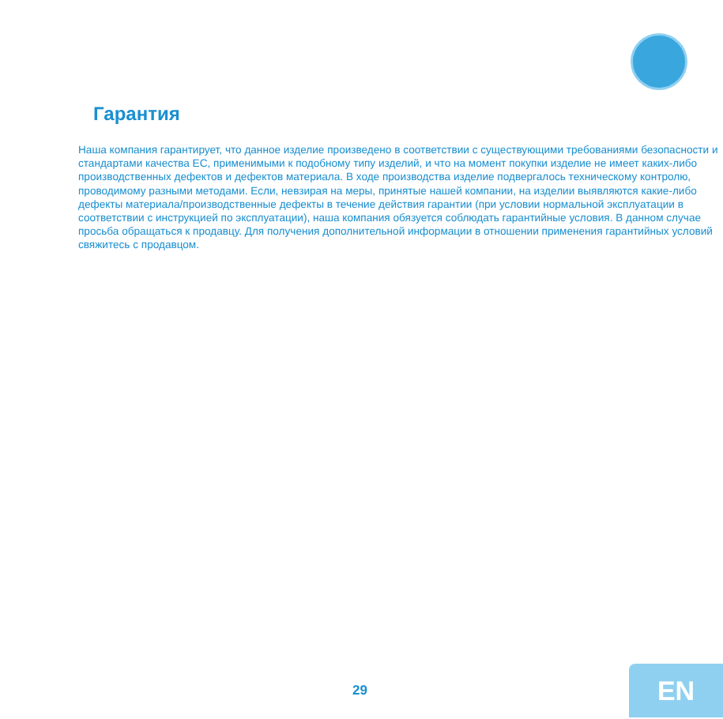Гарантия
Наша компания гарантирует, что данное изделие произведено в соответствии с существующими требованиями безопасности и стандартами качества ЕС, применимыми к подобному типу изделий, и что на момент покупки изделие не имеет каких-либо производственных дефектов и дефектов материала. В ходе производства изделие подвергалось техническому контролю, проводимому разными методами. Если, невзирая на меры, принятые нашей компании, на изделии выявляются какие-либо дефекты материала/производственные дефекты в течение действия гарантии (при условии нормальной эксплуатации в соответствии с инструкцией по эксплуатации), наша компания обязуется соблюдать гарантийные условия. В данном случае просьба обращаться к продавцу. Для получения дополнительной информации в отношении применения гарантийных условий свяжитесь с продавцом.
29 EN